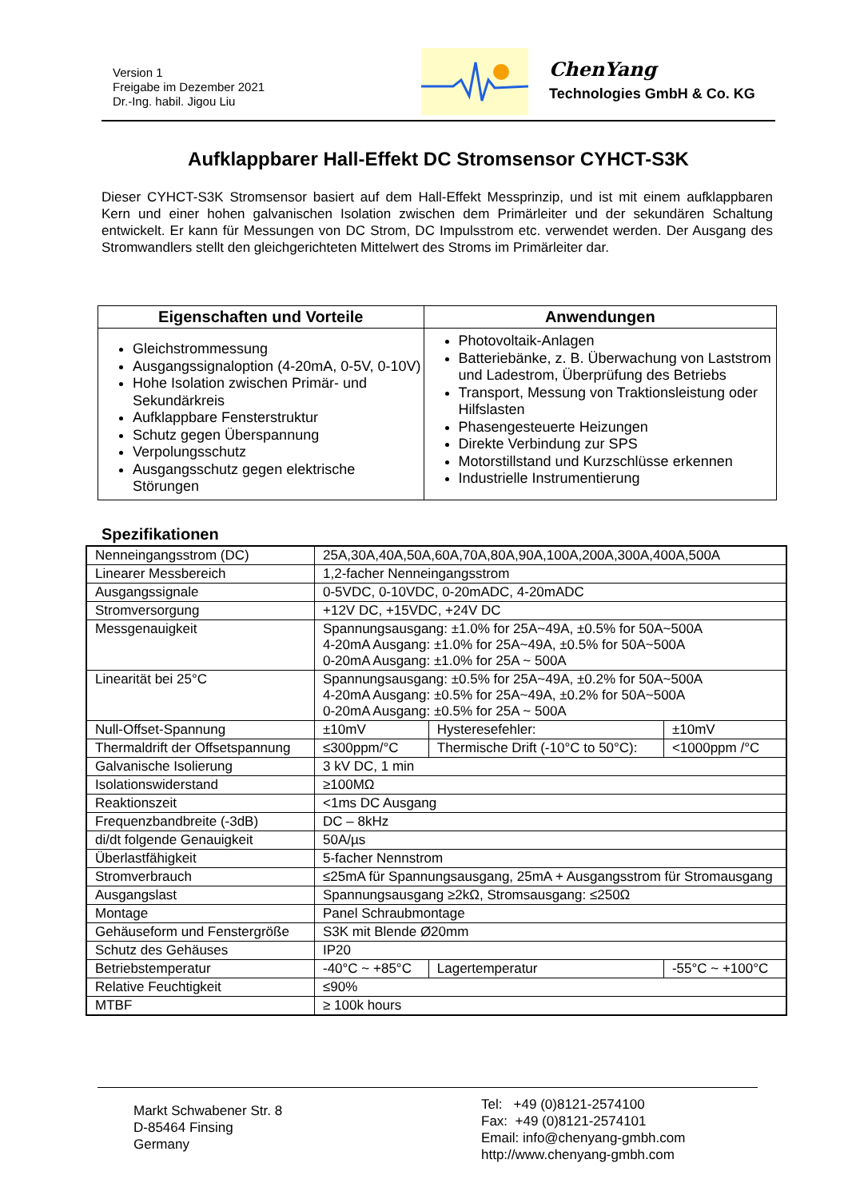Version 1
Freigabe im Dezember 2021
Dr.-Ing. habil. Jigou Liu
ChenYang
Technologies GmbH & Co. KG
Aufklappbarer Hall-Effekt DC Stromsensor CYHCT-S3K
Dieser CYHCT-S3K Stromsensor basiert auf dem Hall-Effekt Messprinzip, und ist mit einem aufklappbaren Kern und einer hohen galvanischen Isolation zwischen dem Primärleiter und der sekundären Schaltung entwickelt. Er kann für Messungen von DC Strom, DC Impulsstrom etc. verwendet werden. Der Ausgang des Stromwandlers stellt den gleichgerichteten Mittelwert des Stroms im Primärleiter dar.
| Eigenschaften und Vorteile | Anwendungen |
| --- | --- |
| Gleichstrommessung Ausgangssignaloption (4-20mA, 0-5V, 0-10V) Hohe Isolation zwischen Primär- und Sekundärkreis Aufklappbare Fensterstruktur Schutz gegen Überspannung Verpolungsschutz Ausgangsschutz gegen elektrische Störungen | Photovoltaik-Anlagen Batteriebänke, z. B. Überwachung von Laststrom und Ladestrom, Überprüfung des Betriebs Transport, Messung von Traktionsleistung oder Hilfslasten Phasengesteuerte Heizungen Direkte Verbindung zur SPS Motorstillstand und Kurzschlüsse erkennen Industrielle Instrumentierung |
Spezifikationen
| Nenneingangsstrom (DC) | 25A,30A,40A,50A,60A,70A,80A,90A,100A,200A,300A,400A,500A | | | |
| Linearer Messbereich | 1,2-facher Nenneingangsstrom | | | |
| Ausgangssignale | 0-5VDC, 0-10VDC, 0-20mADC, 4-20mADC | | | |
| Stromversorgung | +12V DC, +15VDC, +24V DC | | | |
| Messgenauigkeit | Spannungsausgang: ±1.0% for 25A~49A, ±0.5% for 50A~500A 4-20mA Ausgang: ±1.0% for 25A~49A, ±0.5% for 50A~500A 0-20mA Ausgang: ±1.0% for 25A ~ 500A | | | |
| Linearität bei 25°C | Spannungsausgang: ±0.5% for 25A~49A, ±0.2% for 50A~500A 4-20mA Ausgang: ±0.5% for 25A~49A, ±0.2% for 50A~500A 0-20mA Ausgang: ±0.5% for 25A ~ 500A | | | |
| Null-Offset-Spannung | ±10mV | Hysteresefehler: | | ±10mV |
| Thermaldrift der Offsetspannung | ≤300ppm/°C | Thermische Drift (-10°C to 50°C): | | <1000ppm /°C |
| Galvanische Isolierung | 3 kV DC, 1 min | | | |
| Isolationswiderstand | ≥100MΩ | | | |
| Reaktionszeit | <1ms DC Ausgang | | | |
| Frequenzbandbreite (-3dB) | DC – 8kHz | | | |
| di/dt folgende Genauigkeit | 50A/µs | | | |
| Überlastfähigkeit | 5-facher Nennstrom | | | |
| Stromverbrauch | ≤25mA für Spannungsausgang, 25mA + Ausgangsstrom für Stromausgang | | | |
| Ausgangslast | Spannungsausgang ≥2kΩ, Stromsausgang: ≤250Ω | | | |
| Montage | Panel Schraubmontage | | | |
| Gehäuseform und Fenstergröße | S3K mit Blende Ø20mm | | | |
| Schutz des Gehäuses | IP20 | | | |
| Betriebstemperatur | -40°C ~ +85°C | | Lagertemperatur | -55°C ~ +100°C |
| Relative Feuchtigkeit | ≤90% | | | |
| MTBF | ≥ 100k hours | | | |
Markt Schwabener Str. 8
D-85464 Finsing
Germany
Tel: +49 (0)8121-2574100
Fax: +49 (0)8121-2574101
Email: info@chenyang-gmbh.com
http://www.chenyang-gmbh.com